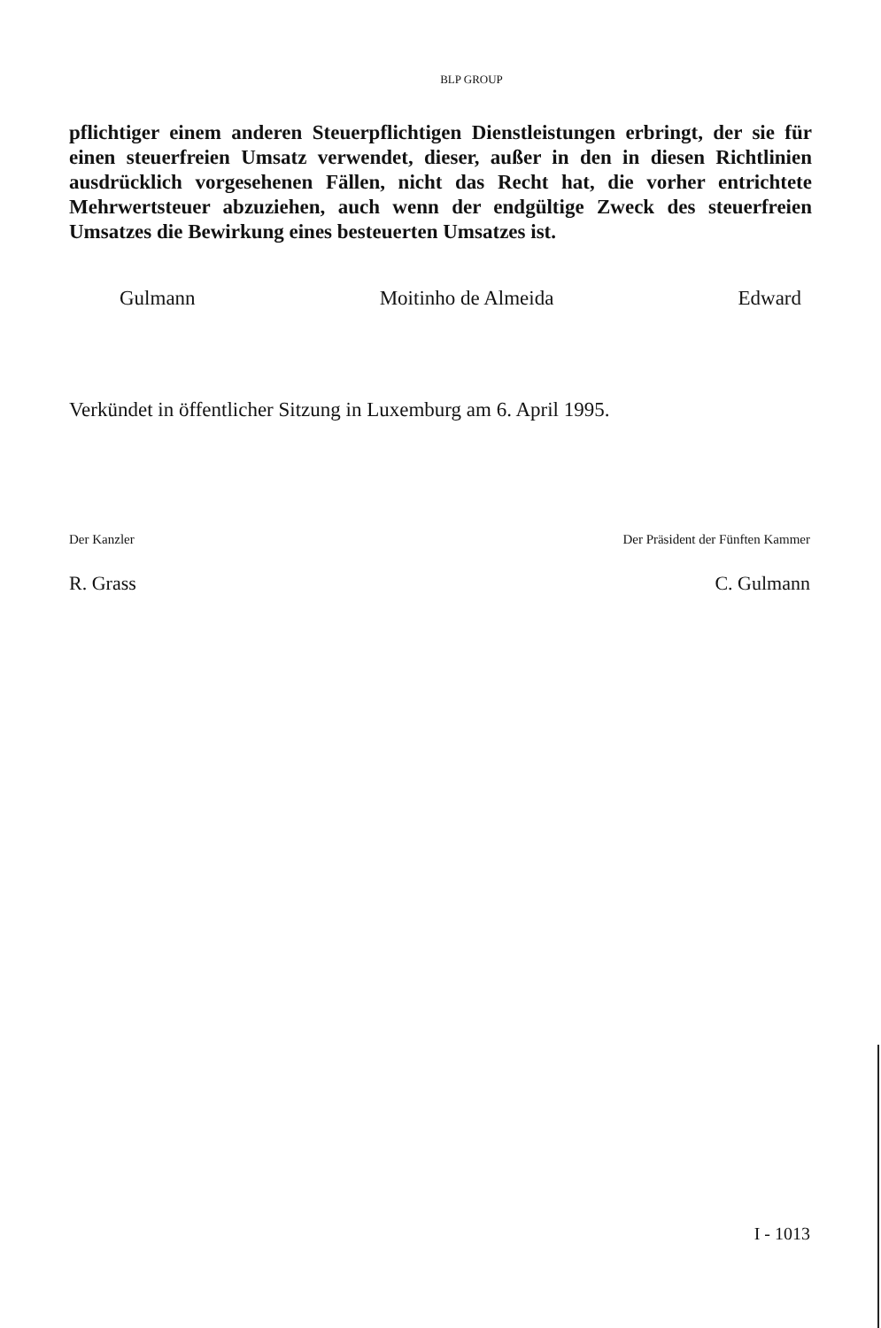BLP GROUP
pflichtiger einem anderen Steuerpflichtigen Dienstleistungen erbringt, der sie für einen steuerfreien Umsatz verwendet, dieser, außer in den in diesen Richtlinien ausdrücklich vorgesehenen Fällen, nicht das Recht hat, die vorher entrichtete Mehrwertsteuer abzuziehen, auch wenn der endgültige Zweck des steuerfreien Umsatzes die Bewirkung eines besteuerten Umsatzes ist.
Gulmann Moitinho de Almeida Edward
Verkündet in öffentlicher Sitzung in Luxemburg am 6. April 1995.
Der Kanzler
R. Grass
Der Präsident der Fünften Kammer
C. Gulmann
I - 1013